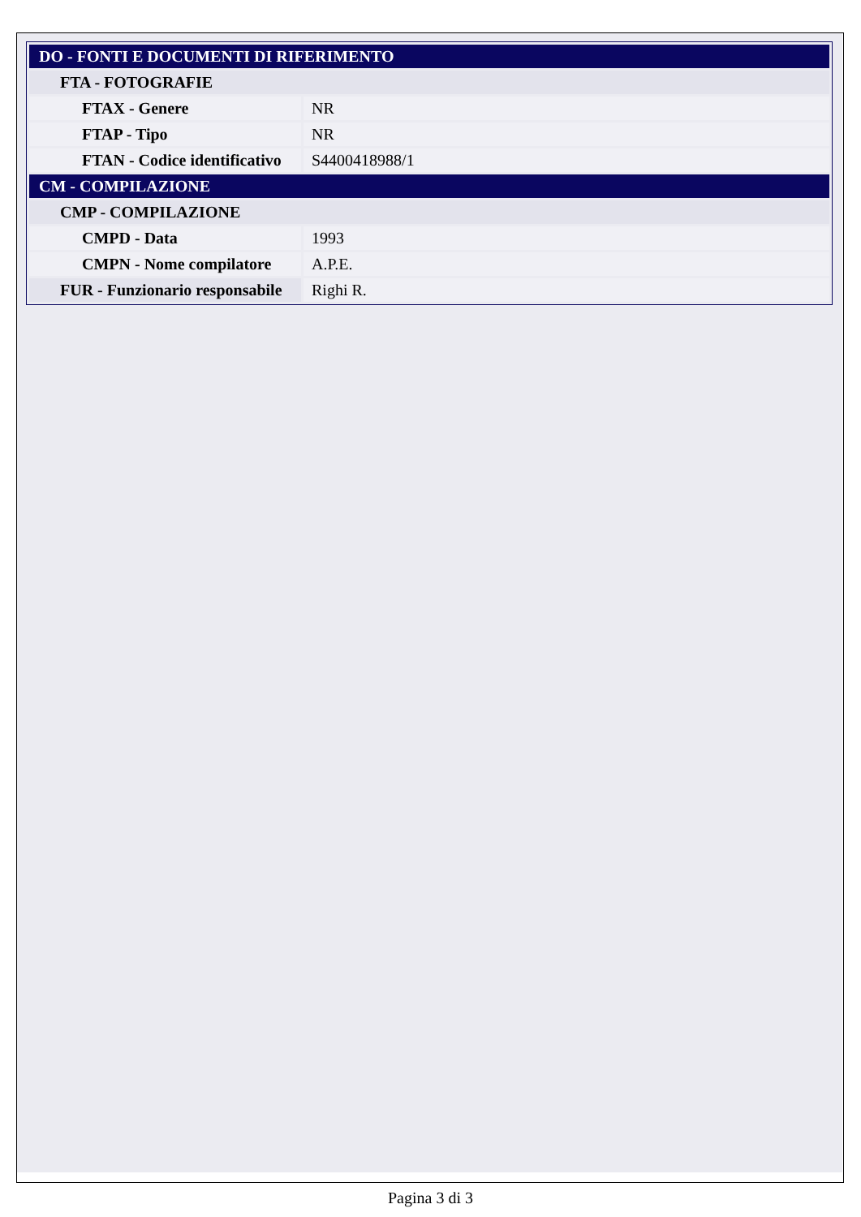| DO - FONTI E DOCUMENTI DI RIFERIMENTO | |
| FTA - FOTOGRAFIE | |
| FTAX - Genere | NR |
| FTAP - Tipo | NR |
| FTAN - Codice identificativo | S4400418988/1 |
| CM - COMPILAZIONE | |
| CMP - COMPILAZIONE | |
| CMPD - Data | 1993 |
| CMPN - Nome compilatore | A.P.E. |
| FUR - Funzionario responsabile | Righi R. |
Pagina 3 di 3